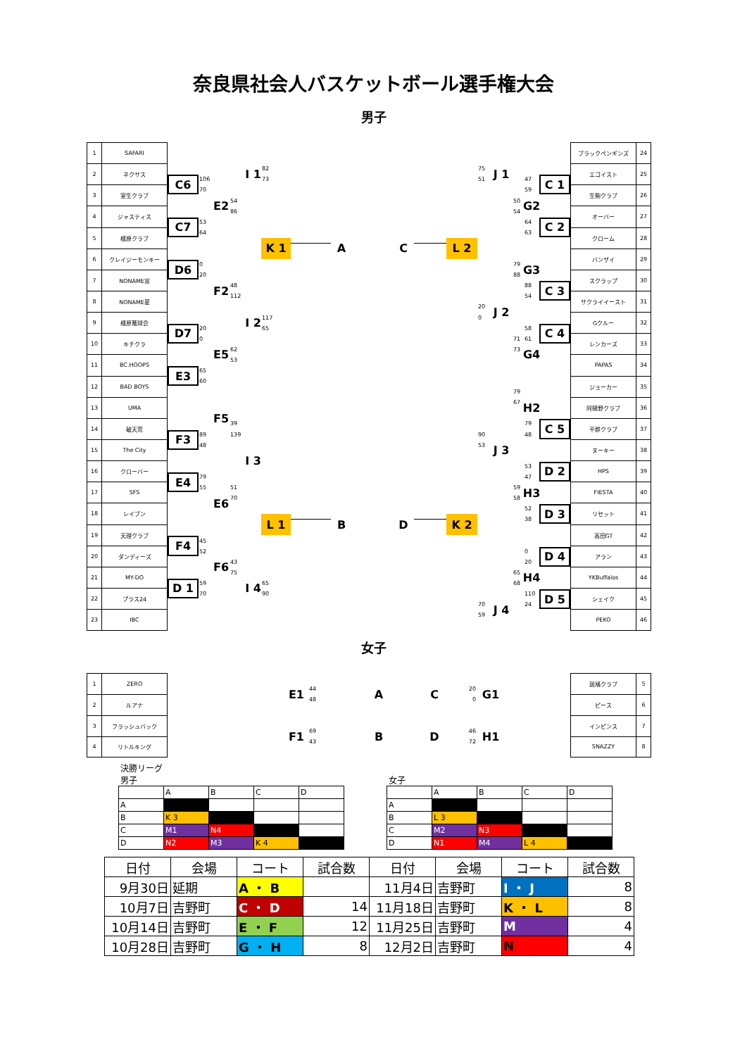奈良県社会人バスケットボール選手権大会
男子
| 1 | SAFARI |
| 2 | ネクサス |
| 3 | 室生クラブ |
| 4 | ジャスティス |
| 5 | 橿原クラブ |
| 6 | クレイジーモンキー |
| 7 | NONAME宙 |
| 8 | NONAME星 |
| 9 | 橿原篭球会 |
| 10 | キチクラ |
| 11 | BC.HOOPS |
| 12 | BAD BOYS |
| 13 | UMA |
| 14 | 破天荒 |
| 15 | The City |
| 16 | クローバー |
| 17 | SFS |
| 18 | レイブン |
| 19 | 天理クラブ |
| 20 | ダンディーズ |
| 21 | MY-DO |
| 22 | プラス24 |
| 23 | IBC |
I 1
82
73
75
51
J 1
C6
106
70
47
59
C 1
E2
54
86
50
54
G2
C7
53
64
64
63
C 2
K 1
A
C
L 2
D6
0
20
79
88
G3
F2
48
112
88
54
C 3
20
0
J 2
I 2
117
65
D7
20
0
58
61
C 4
71
73
E5
62
53
G4
E3
65
60
79
67
H2
F5
39
139
79
48
C 5
F3
89
48
90
53
J 3
I 3
53
47
D 2
E4
79
55
51
70
59
58
H3
E6
52
38
D 3
L 1
B
D
K 2
F4
45
52
0
20
D 4
F6
43
75
65
68
H4
D 1
59
70
I 4
65
90
110
24
D 5
70
59
J 4
| ブラックペンギンズ | 24 |
| エゴイスト | 25 |
| 生駒クラブ | 26 |
| オーバー | 27 |
| クローム | 28 |
| バンザイ | 29 |
| スクラップ | 30 |
| サクライイースト | 31 |
| Gクルー | 32 |
| レンカーズ | 33 |
| PAPAS | 34 |
| ジョーカー | 35 |
| 阿騎野クラブ | 36 |
| 平群クラブ | 37 |
| ヌーキー | 38 |
| HPS | 39 |
| FIESTA | 40 |
| リセット | 41 |
| 高田GT | 42 |
| アラン | 43 |
| YKBuffalos | 44 |
| シェイク | 45 |
| PEKO | 46 |
女子
| 1 | ZERO |
| 2 | ルアナ |
| 3 | フラッシュバック |
| 4 | リトルキング |
E1
44
48
A
C
20
0
G1
F1
69
43
B
D
46
72
H1
| 斑鳩クラブ | 5 |
| ピース | 6 |
| インピンス | 7 |
| SNAZZY | 8 |
決勝リーグ
男子
| | A | B | C | D |
| A | | | | |
| B | K 3 | | | |
| C | M1 | N4 | | |
| D | N2 | M3 | K 4 | |
女子
| | A | B | C | D |
| A | | | | |
| B | L 3 | | | |
| C | M2 | N3 | | |
| D | N1 | M4 | L 4 | |
| 日付 | 会場 | コート | 試合数 | 日付 | 会場 | コート | 試合数 |
| 9月30日 | 延期 | A ・ B | | 11月4日 | 吉野町 | I ・ J | 8 |
| 10月7日 | 吉野町 | C ・ D | 14 | 11月18日 | 吉野町 | K ・ L | 8 |
| 10月14日 | 吉野町 | E ・ F | 12 | 11月25日 | 吉野町 | M | 4 |
| 10月28日 | 吉野町 | G ・ H | 8 | 12月2日 | 吉野町 | N | 4 |